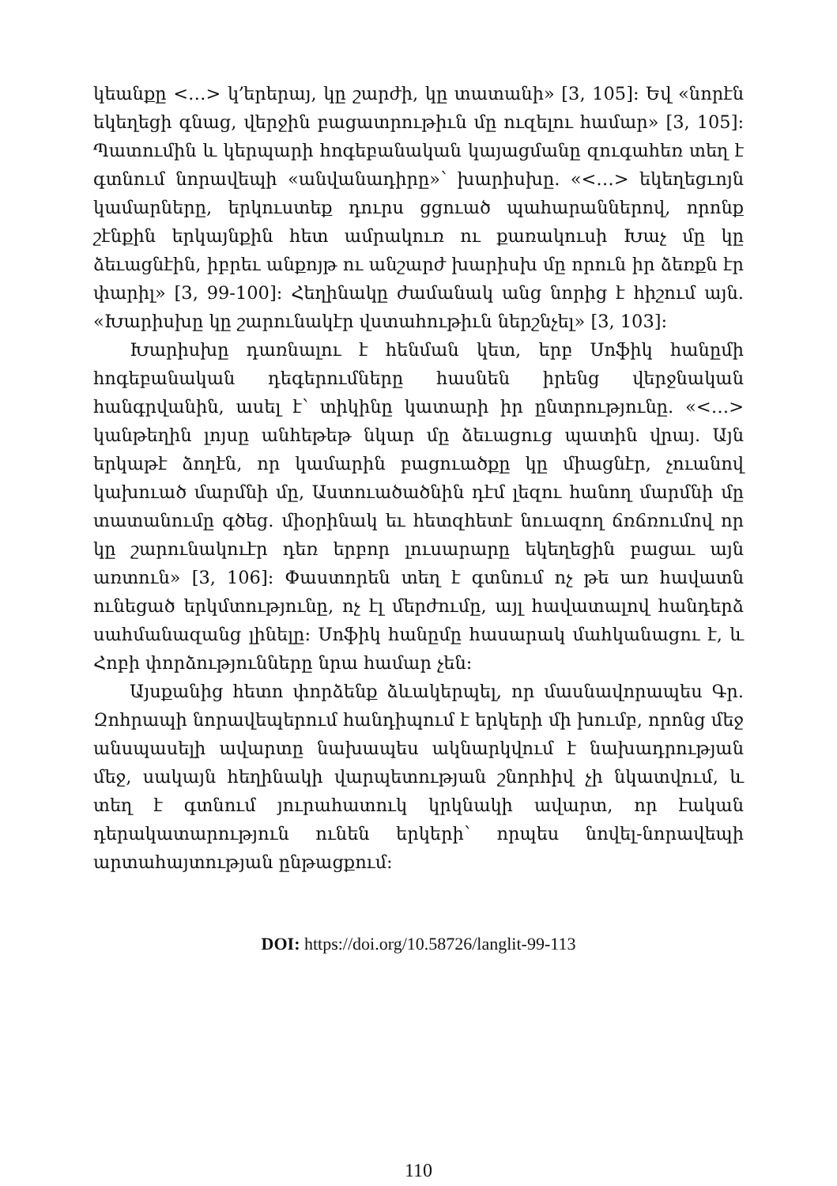կեանքը <…> կ՚երերայ, կը շարժի, կը տատանի» [3, 105]: Եվ «նորէն եկեղեցի գնաց, վերջին բացատրութիւն մը ուզելու համար» [3, 105]: Պատումին և կերպարի հոգեբանական կայացմանը զուգահեռ տեղ է գտնում նորավեպի «անվանադիրը»՝ խարիսխը. «<…> եկեղեցւոյն կամարները, երկուստեք դուրս ցցուած պահարաններով, որոնք շէնքին երկայնքին հետ ամրակուռ ու քառակուսի Խաչ մը կը ձեւացնէին, իբրեւ անքոյթ ու անշարժ խարիսխ մը որուն իր ձեռքն էր փարիլ» [3, 99-100]: Հեղինակը ժամանակ անց նորից է հիշում այն. «Խարիսխը կը շարունակէր վստահութիւն ներշնչել» [3, 103]:
Խարիսխը դառնալու է հենման կետ, երբ Սոֆիկ հանըմի հոգեբանական դեգերումները հասնեն իրենց վերջնական հանգրվանին, ասել է՝ տիկինը կատարի իր ընտրությունը. «<…> կանթեղին լոյսը անհեթեթ նկար մը ձեւացուց պատին վրայ. Այն երկաթէ ձողէն, որ կամարին բացուածքը կը միացնէր, չուանով կախուած մարմնի մը, Աստուածածնին դէմ լեզու հանող մարմնի մը տատանումը գծեց. միօրինակ եւ հետզհետէ նուազող ճռճռումով որ կը շարունակուէր դեռ երբոր լուսարարը եկեղեցին բացաւ այն առտուն» [3, 106]: Փաստորեն տեղ է գտնում ոչ թե առ հավատն ունեցած երկմտությունը, ոչ էլ մերժումը, այլ հավատալով հանդերձ սահմանազանց լինելը: Սոֆիկ հանըմը հասարակ մահկանացու է, և Հոբի փորձությունները նրա համար չեն:
Այսքանից հետո փորձենք ձևակերպել, որ մասնավորապես Գր. Զոհրապի նորավեպերում հանդիպում է երկերի մի խումբ, որոնց մեջ անսպասելի ավարտը նախապես ակնարկվում է նախադրության մեջ, սակայն հեղինակի վարպետության շնորհիվ չի նկատվում, և տեղ է գտնում յուրահատուկ կրկնակի ավարտ, որ էական դերակատարություն ունեն երկերի՝ որպես նովել-նորավեպի արտահայտության ընթացքում:
DOI: https://doi.org/10.58726/langlit-99-113
110